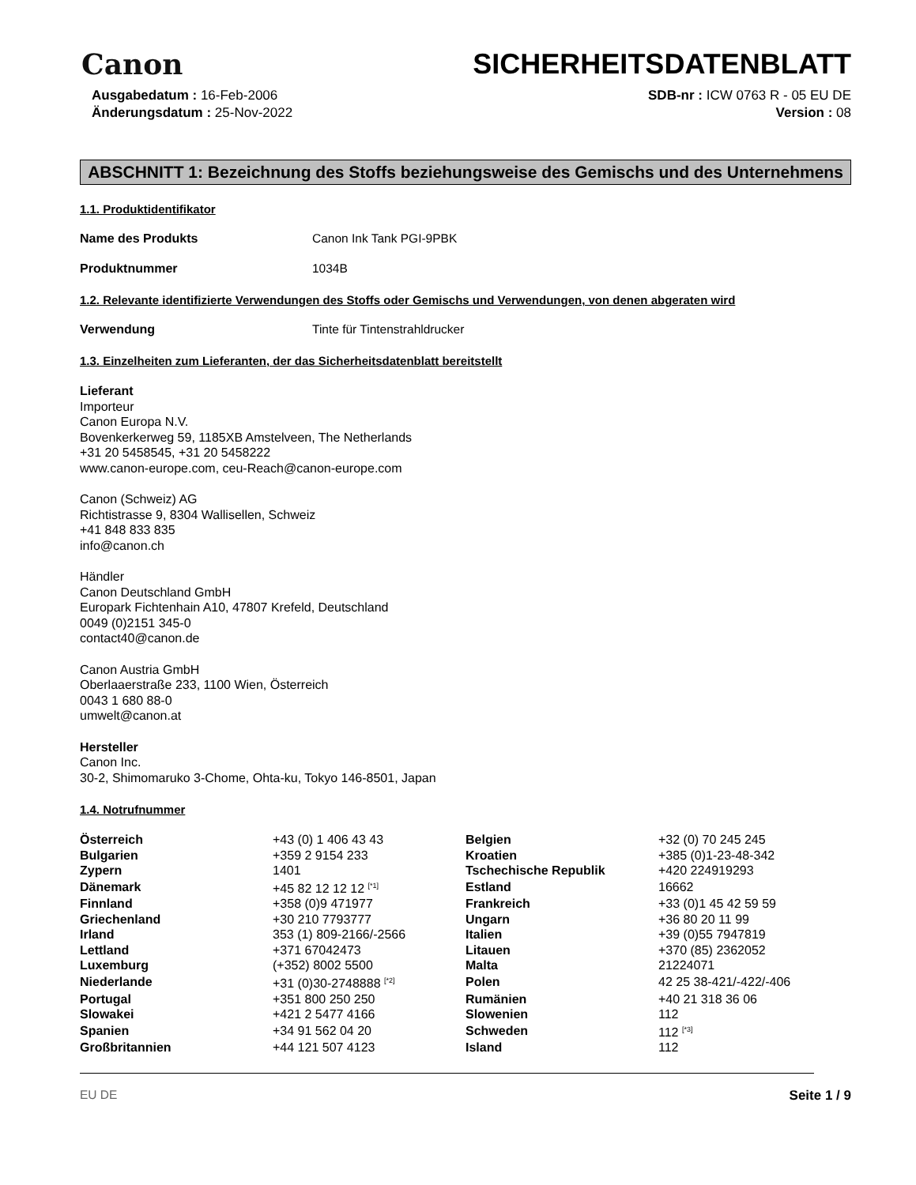Canon
SICHERHEITSDATENBLATT
Ausgabedatum : 16-Feb-2006
Änderungsdatum : 25-Nov-2022
SDB-nr : ICW 0763 R - 05 EU DE
Version : 08
ABSCHNITT 1: Bezeichnung des Stoffs beziehungsweise des Gemischs und des Unternehmens
1.1. Produktidentifikator
Name des Produkts Canon Ink Tank PGI-9PBK
Produktnummer 1034B
1.2. Relevante identifizierte Verwendungen des Stoffs oder Gemischs und Verwendungen, von denen abgeraten wird
Verwendung Tinte für Tintenstrahldrucker
1.3. Einzelheiten zum Lieferanten, der das Sicherheitsdatenblatt bereitstellt
Lieferant
Importeur
Canon Europa N.V.
Bovenkerkerweg 59, 1185XB Amstelveen, The Netherlands
+31 20 5458545, +31 20 5458222
www.canon-europe.com, ceu-Reach@canon-europe.com
Canon (Schweiz) AG
Richtistrasse 9, 8304 Wallisellen, Schweiz
+41 848 833 835
info@canon.ch
Händler
Canon Deutschland GmbH
Europark Fichtenhain A10, 47807 Krefeld, Deutschland
0049 (0)2151 345-0
contact40@canon.de
Canon Austria GmbH
Oberlaaerstraße 233, 1100 Wien, Österreich
0043 1 680 88-0
umwelt@canon.at
Hersteller
Canon Inc.
30-2, Shimomaruko 3-Chome, Ohta-ku, Tokyo 146-8501, Japan
1.4. Notrufnummer
| Österreich | +43 (0) 1 406 43 43 | Belgien | +32 (0) 70 245 245 |
| Bulgarien | +359 2 9154 233 | Kroatien | +385 (0)1-23-48-342 |
| Zypern | 1401 | Tschechische Republik | +420 224919293 |
| Dänemark | +45 82 12 12 12 <sup>[*1]</sup> | Estland | 16662 |
| Finnland | +358 (0)9 471977 | Frankreich | +33 (0)1 45 42 59 59 |
| Griechenland | +30 210 7793777 | Ungarn | +36 80 20 11 99 |
| Irland | 353 (1) 809-2166/-2566 | Italien | +39 (0)55 7947819 |
| Lettland | +371 67042473 | Litauen | +370 (85) 2362052 |
| Luxemburg | (+352) 8002 5500 | Malta | 21224071 |
| Niederlande | +31 (0)30-2748888 <sup>[*2]</sup> | Polen | 42 25 38-421/-422/-406 |
| Portugal | +351 800 250 250 | Rumänien | +40 21 318 36 06 |
| Slowakei | +421 2 5477 4166 | Slowenien | 112 |
| Spanien | +34 91 562 04 20 | Schweden | 112 <sup>[*3]</sup> |
| Großbritannien | +44 121 507 4123 | Island | 112 |
EU DE Seite 1 / 9